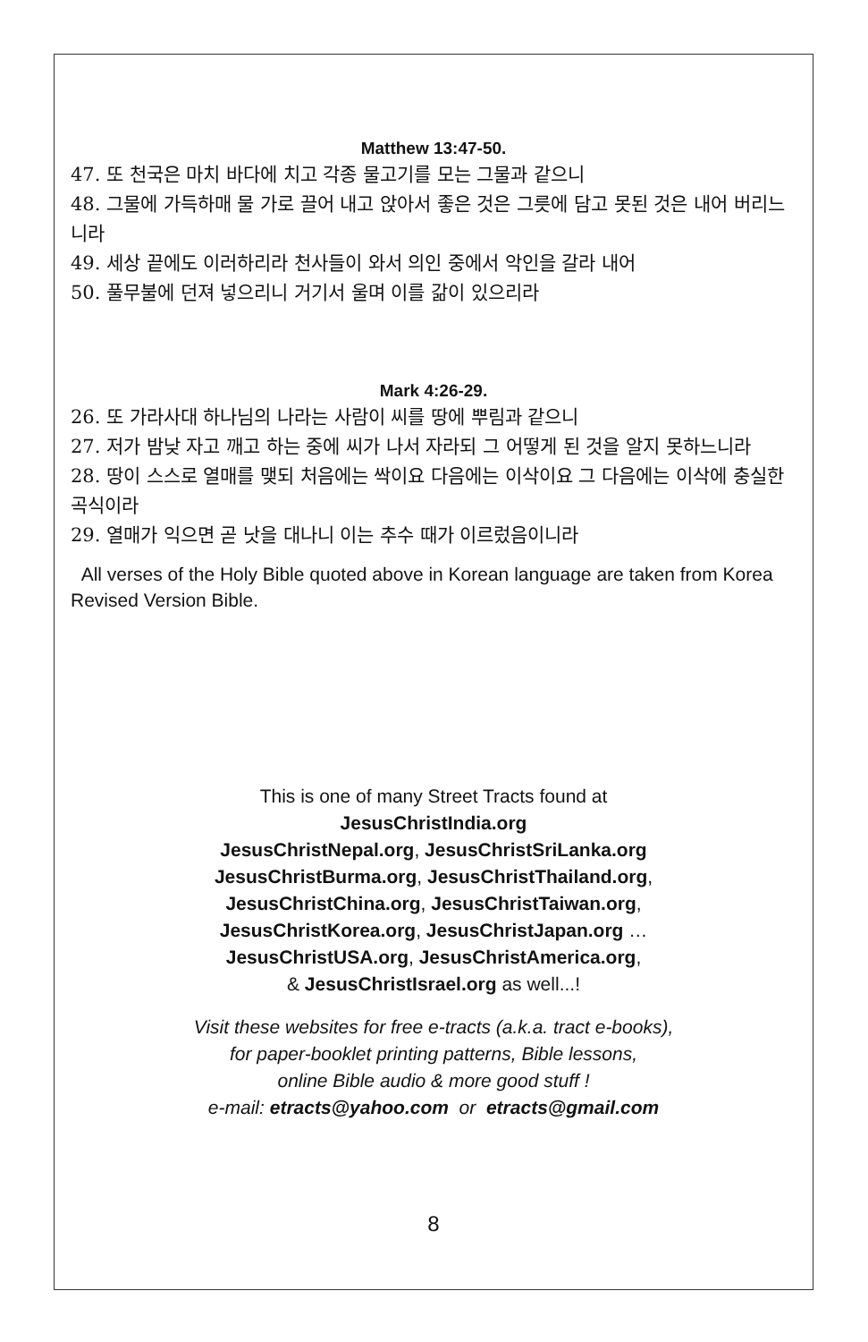Matthew 13:47-50.
47. 또 천국은 마치 바다에 치고 각종 물고기를 모는 그물과 같으니
48. 그물에 가득하매 물 가로 끌어 내고 앉아서 좋은 것은 그릇에 담고 못된 것은 내어 버리느니라
49. 세상 끝에도 이러하리라 천사들이 와서 의인 중에서 악인을 갈라 내어
50. 풀무불에 던져 넣으리니 거기서 울며 이를 갊이 있으리라
Mark 4:26-29.
26. 또 가라사대 하나님의 나라는 사람이 씨를 땅에 뿌림과 같으니
27. 저가 밤낮 자고 깨고 하는 중에 씨가 나서 자라되 그 어떻게 된 것을 알지 못하느니라
28. 땅이 스스로 열매를 맺되 처음에는 싹이요 다음에는 이삭이요 그 다음에는 이삭에 충실한 곡식이라
29. 열매가 익으면 곧 낫을 대나니 이는 추수 때가 이르렀음이니라
All verses of the Holy Bible quoted above in Korean language are taken from Korea Revised Version Bible.
This is one of many Street Tracts found at
JesusChristIndia.org
JesusChristNepal.org, JesusChristSriLanka.org
JesusChristBurma.org, JesusChristThailand.org,
JesusChristChina.org, JesusChristTaiwan.org,
JesusChristKorea.org, JesusChristJapan.org …
JesusChristUSA.org, JesusChristAmerica.org,
& JesusChristIsrael.org as well...!
Visit these websites for free e-tracts (a.k.a. tract e-books),
for paper-booklet printing patterns, Bible lessons,
online Bible audio & more good stuff !
e-mail: etracts@yahoo.com or etracts@gmail.com
8